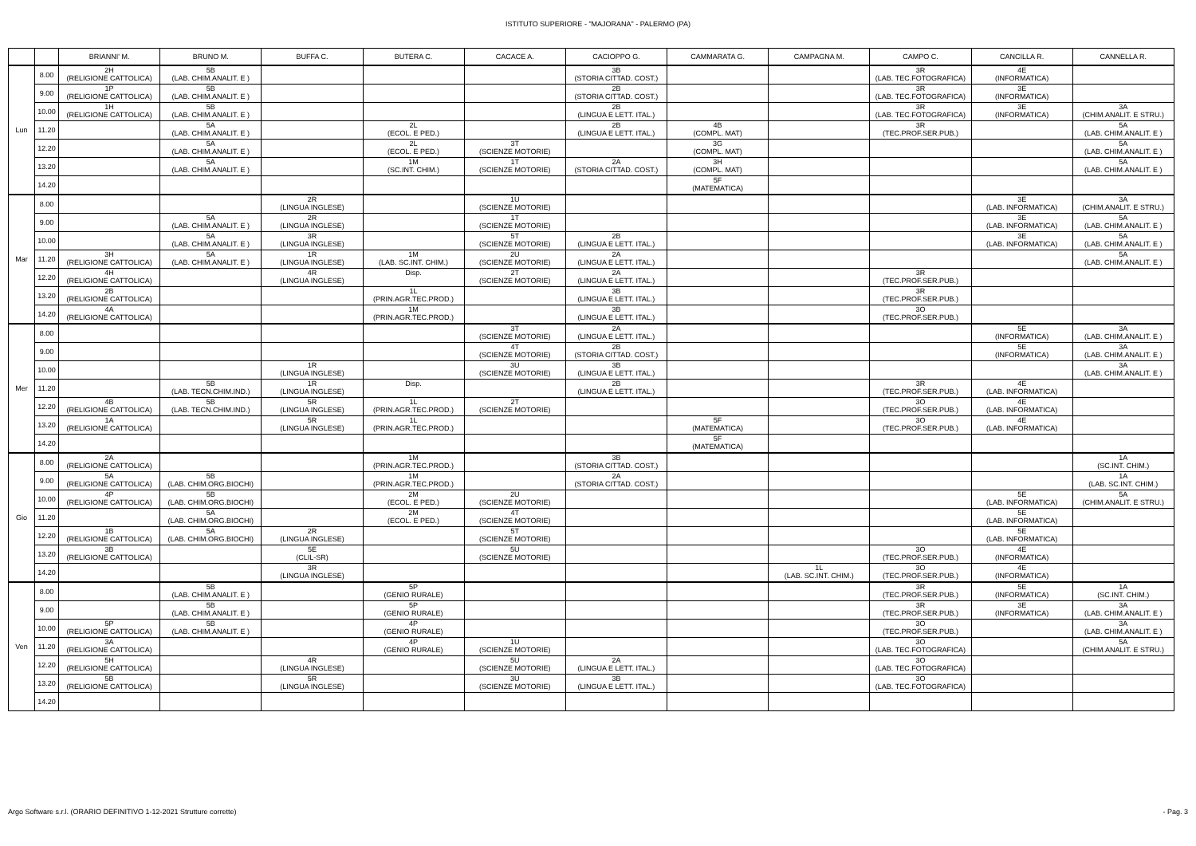ISTITUTO SUPERIORE - "MAJORANA" - PALERMO (PA)
| | | BRIANNI' M. | BRUNO M. | BUFFA C. | BUTERA C. | CACACE A. | CACIOPPO G. | CAMMARATA G. | CAMPAGNA M. | CAMPO C. | CANCILLA R. | CANNELLA R. |
| --- | --- | --- | --- | --- | --- | --- | --- | --- | --- | --- | --- | --- |
| Lun | 8.00 | 2H (RELIGIONE CATTOLICA) | 5B (LAB. CHIM.ANALIT. E ) | | | | 3B (STORIA CITTAD. COST.) | | | 3R (LAB. TEC.FOTOGRAFICA) | 4E (INFORMATICA) | |
| | 9.00 | 1P (RELIGIONE CATTOLICA) | 5B (LAB. CHIM.ANALIT. E ) | | | | 2B (STORIA CITTAD. COST.) | | | 3R (LAB. TEC.FOTOGRAFICA) | 3E (INFORMATICA) | |
| | 10.00 | 1H (RELIGIONE CATTOLICA) | 5B (LAB. CHIM.ANALIT. E ) | | | | 2B (LINGUA E LETT. ITAL.) | | | 3R (LAB. TEC.FOTOGRAFICA) | 3E (INFORMATICA) | 3A (CHIM.ANALIT. E STRU.) |
| | 11.20 | | 5A (LAB. CHIM.ANALIT. E ) | | 2L (ECOL. E PED.) | | 2B (LINGUA E LETT. ITAL.) | 4B (COMPL. MAT) | | 3R (TEC.PROF.SER.PUB.) | | 5A (LAB. CHIM.ANALIT. E ) |
| | 12.20 | | 5A (LAB. CHIM.ANALIT. E ) | | 2L (ECOL. E PED.) | 3T (SCIENZE MOTORIE) | | 3G (COMPL. MAT) | | | | 5A (LAB. CHIM.ANALIT. E ) |
| | 13.20 | | 5A (LAB. CHIM.ANALIT. E ) | | 1M (SC.INT. CHIM.) | 1T (SCIENZE MOTORIE) | 2A (STORIA CITTAD. COST.) | 3H (COMPL. MAT) | | | | 5A (LAB. CHIM.ANALIT. E ) |
| | 14.20 | | | | | | | 5F (MATEMATICA) | | | | |
| Mar | 8.00 | | | 2R (LINGUA INGLESE) | | 1U (SCIENZE MOTORIE) | | | | | 3E (LAB. INFORMATICA) | 3A (CHIM.ANALIT. E STRU.) |
| | 9.00 | | 5A (LAB. CHIM.ANALIT. E ) | 2R (LINGUA INGLESE) | | 1T (SCIENZE MOTORIE) | | | | | 3E (LAB. INFORMATICA) | 5A (LAB. CHIM.ANALIT. E ) |
| | 10.00 | | 5A (LAB. CHIM.ANALIT. E ) | 3R (LINGUA INGLESE) | | 5T (SCIENZE MOTORIE) | 2B (LINGUA E LETT. ITAL.) | | | | 3E (LAB. INFORMATICA) | 5A (LAB. CHIM.ANALIT. E ) |
| | 11.20 | 3H (RELIGIONE CATTOLICA) | 5A (LAB. CHIM.ANALIT. E ) | 1R (LINGUA INGLESE) | 1M (LAB. SC.INT. CHIM.) | 2U (SCIENZE MOTORIE) | 2A (LINGUA E LETT. ITAL.) | | | | | 5A (LAB. CHIM.ANALIT. E ) |
| | 12.20 | 4H (RELIGIONE CATTOLICA) | | 4R (LINGUA INGLESE) | Disp. | 2T (SCIENZE MOTORIE) | 2A (LINGUA E LETT. ITAL.) | | | 3R (TEC.PROF.SER.PUB.) | | |
| | 13.20 | 2B (RELIGIONE CATTOLICA) | | | 1L (PRIN.AGR.TEC.PROD.) | | 3B (LINGUA E LETT. ITAL.) | | | 3R (TEC.PROF.SER.PUB.) | | |
| | 14.20 | 4A (RELIGIONE CATTOLICA) | | | 1M (PRIN.AGR.TEC.PROD.) | | 3B (LINGUA E LETT. ITAL.) | | | 3O (TEC.PROF.SER.PUB.) | | |
| Mer | 8.00 | | | | | 3T (SCIENZE MOTORIE) | 2A (LINGUA E LETT. ITAL.) | | | | 5E (INFORMATICA) | 3A (LAB. CHIM.ANALIT. E ) |
| | 9.00 | | | | | 4T (SCIENZE MOTORIE) | 2B (STORIA CITTAD. COST.) | | | | 5E (INFORMATICA) | 3A (LAB. CHIM.ANALIT. E ) |
| | 10.00 | | | 1R (LINGUA INGLESE) | | 3U (SCIENZE MOTORIE) | 3B (LINGUA E LETT. ITAL.) | | | | | 3A (LAB. CHIM.ANALIT. E ) |
| | 11.20 | | 5B (LAB. TECN.CHIM.IND.) | 1R (LINGUA INGLESE) | Disp. | | 2B (LINGUA E LETT. ITAL.) | | | 3R (TEC.PROF.SER.PUB.) | 4E (LAB. INFORMATICA) | |
| | 12.20 | 4B (RELIGIONE CATTOLICA) | 5B (LAB. TECN.CHIM.IND.) | 5R (LINGUA INGLESE) | 1L (PRIN.AGR.TEC.PROD.) | 2T (SCIENZE MOTORIE) | | | | 3O (TEC.PROF.SER.PUB.) | 4E (LAB. INFORMATICA) | |
| | 13.20 | 1A (RELIGIONE CATTOLICA) | | 5R (LINGUA INGLESE) | 1L (PRIN.AGR.TEC.PROD.) | | | 5F (MATEMATICA) | | 3O (TEC.PROF.SER.PUB.) | 4E (LAB. INFORMATICA) | |
| | 14.20 | | | | | | | 5F (MATEMATICA) | | | | |
| Gio | 8.00 | 2A (RELIGIONE CATTOLICA) | | | 1M (PRIN.AGR.TEC.PROD.) | | 3B (STORIA CITTAD. COST.) | | | | | 1A (SC.INT. CHIM.) |
| | 9.00 | 5A (RELIGIONE CATTOLICA) | 5B (LAB. CHIM.ORG.BIOCHI) | | 1M (PRIN.AGR.TEC.PROD.) | | 2A (STORIA CITTAD. COST.) | | | | | 1A (LAB. SC.INT. CHIM.) |
| | 10.00 | 4P (RELIGIONE CATTOLICA) | 5B (LAB. CHIM.ORG.BIOCHI) | | 2M (ECOL. E PED.) | 2U (SCIENZE MOTORIE) | | | | | 5E (LAB. INFORMATICA) | 5A (CHIM.ANALIT. E STRU.) |
| | 11.20 | | 5A (LAB. CHIM.ORG.BIOCHI) | | 2M (ECOL. E PED.) | 4T (SCIENZE MOTORIE) | | | | | 5E (LAB. INFORMATICA) | |
| | 12.20 | 1B (RELIGIONE CATTOLICA) | 5A (LAB. CHIM.ORG.BIOCHI) | 2R (LINGUA INGLESE) | | 5T (SCIENZE MOTORIE) | | | | | 5E (LAB. INFORMATICA) | |
| | 13.20 | 3B (RELIGIONE CATTOLICA) | | 5E (CLIL-SR) | | 5U (SCIENZE MOTORIE) | | | | 3O (TEC.PROF.SER.PUB.) | 4E (INFORMATICA) | |
| | 14.20 | | | 3R (LINGUA INGLESE) | | | | | 1L (LAB. SC.INT. CHIM.) | 3O (TEC.PROF.SER.PUB.) | 4E (INFORMATICA) | |
| Ven | 8.00 | | 5B (LAB. CHIM.ANALIT. E ) | | 5P (GENIO RURALE) | | | | | 3R (TEC.PROF.SER.PUB.) | 5E (INFORMATICA) | 1A (SC.INT. CHIM.) |
| | 9.00 | | 5B (LAB. CHIM.ANALIT. E ) | | 5P (GENIO RURALE) | | | | | 3R (TEC.PROF.SER.PUB.) | 3E (INFORMATICA) | 3A (LAB. CHIM.ANALIT. E ) |
| | 10.00 | 5P (RELIGIONE CATTOLICA) | 5B (LAB. CHIM.ANALIT. E ) | | 4P (GENIO RURALE) | | | | | 3O (TEC.PROF.SER.PUB.) | | 3A (LAB. CHIM.ANALIT. E ) |
| | 11.20 | 3A (RELIGIONE CATTOLICA) | | | 4P (GENIO RURALE) | 1U (SCIENZE MOTORIE) | | | | 3O (LAB. TEC.FOTOGRAFICA) | | 5A (CHIM.ANALIT. E STRU.) |
| | 12.20 | 5H (RELIGIONE CATTOLICA) | | 4R (LINGUA INGLESE) | | 5U (SCIENZE MOTORIE) | 2A (LINGUA E LETT. ITAL.) | | | 3O (LAB. TEC.FOTOGRAFICA) | | |
| | 13.20 | 5B (RELIGIONE CATTOLICA) | | 5R (LINGUA INGLESE) | | 3U (SCIENZE MOTORIE) | 3B (LINGUA E LETT. ITAL.) | | | 3O (LAB. TEC.FOTOGRAFICA) | | |
| | 14.20 | | | | | | | | | | | |
Argo Software s.r.l. (ORARIO DEFINITIVO 1-12-2021 Strutture corrette)
- Pag. 3